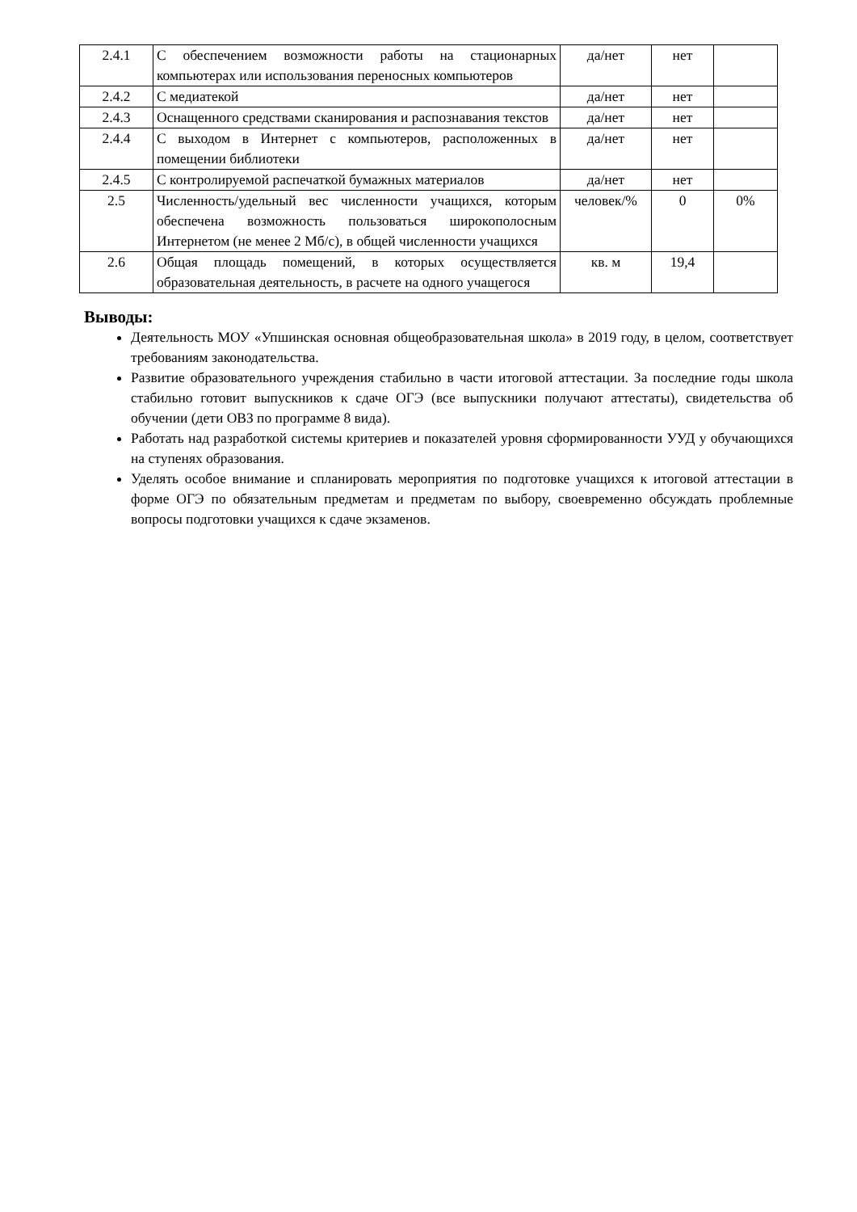| 2.4.1 | С обеспечением возможности работы на стационарных компьютерах или использования переносных компьютеров | да/нет | нет | |
| 2.4.2 | С медиатекой | да/нет | нет | |
| 2.4.3 | Оснащенного средствами сканирования и распознавания текстов | да/нет | нет | |
| 2.4.4 | С выходом в Интернет с компьютеров, расположенных в помещении библиотеки | да/нет | нет | |
| 2.4.5 | С контролируемой распечаткой бумажных материалов | да/нет | нет | |
| 2.5 | Численность/удельный вес численности учащихся, которым обеспечена возможность пользоваться широкополосным Интернетом (не менее 2 Мб/с), в общей численности учащихся | человек/% | 0 | 0% |
| 2.6 | Общая площадь помещений, в которых осуществляется образовательная деятельность, в расчете на одного учащегося | кв. м | 19,4 | |
Выводы:
Деятельность МОУ «Упшинская основная общеобразовательная школа» в 2019 году, в целом, соответствует требованиям законодательства.
Развитие образовательного учреждения стабильно в части итоговой аттестации. За последние годы школа стабильно готовит выпускников к сдаче ОГЭ (все выпускники получают аттестаты), свидетельства об обучении (дети ОВЗ по программе 8 вида).
Работать над разработкой системы критериев и показателей уровня сформированности УУД у обучающихся на ступенях образования.
Уделять особое внимание и спланировать мероприятия по подготовке учащихся к итоговой аттестации в форме ОГЭ по обязательным предметам и предметам по выбору, своевременно обсуждать проблемные вопросы подготовки учащихся к сдаче экзаменов.